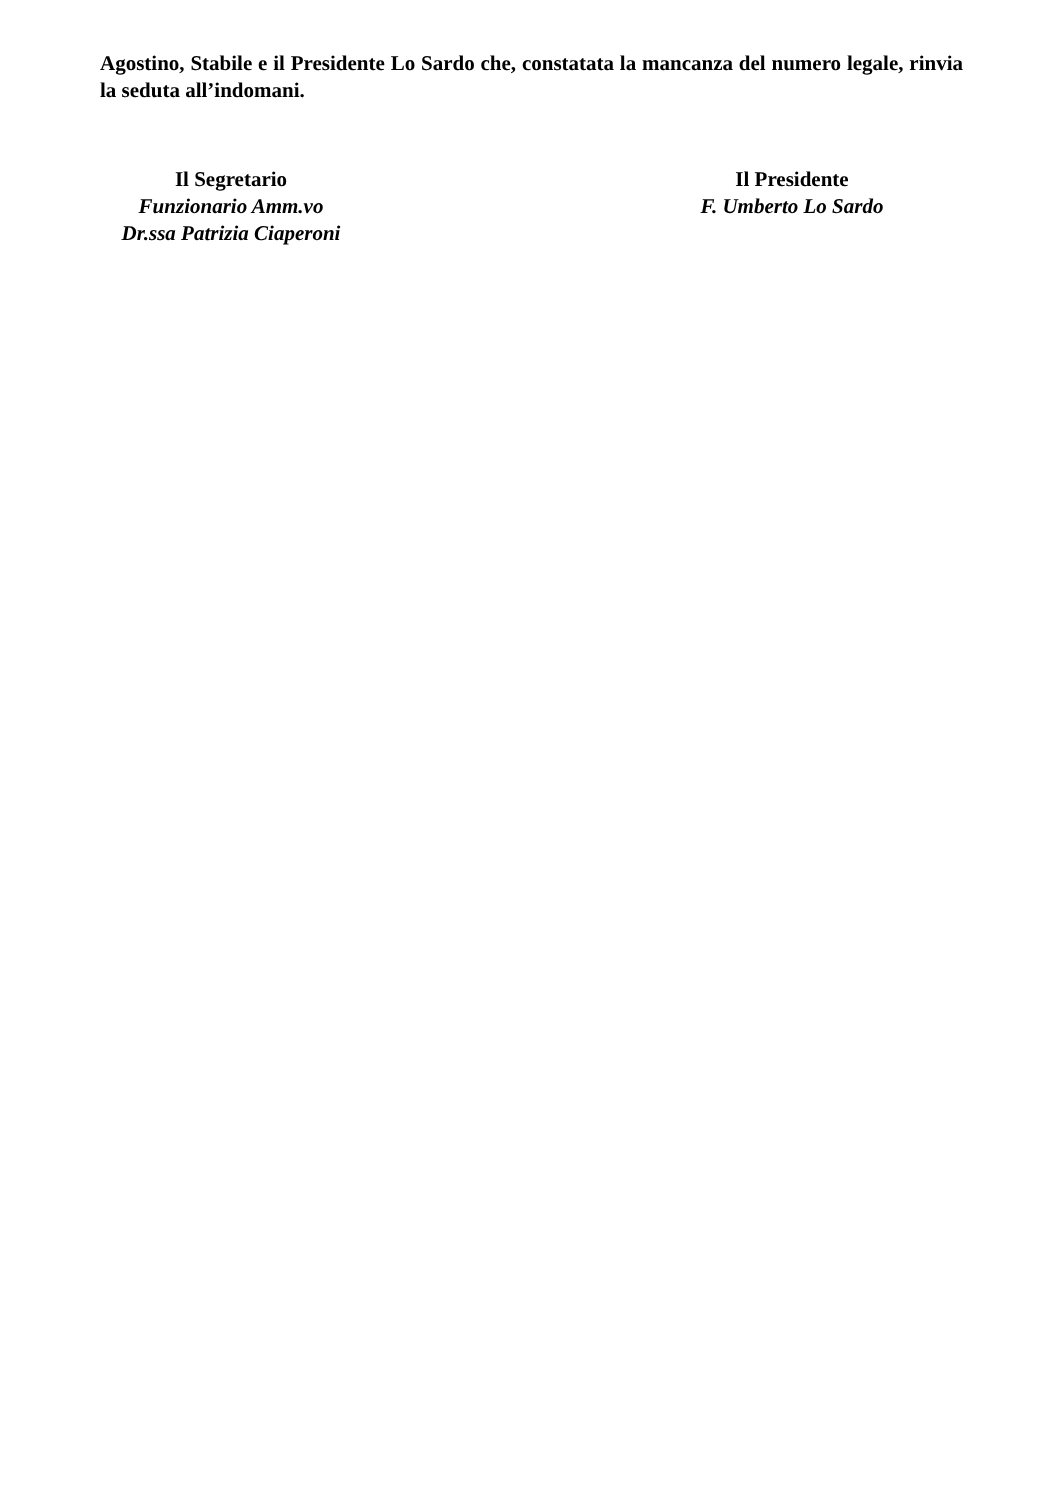Agostino, Stabile e il Presidente Lo Sardo che, constatata la mancanza del numero legale, rinvia la seduta all’indomani.
Il Segretario
Funzionario Amm.vo
Dr.ssa Patrizia Ciaperoni
Il Presidente
F. Umberto Lo Sardo